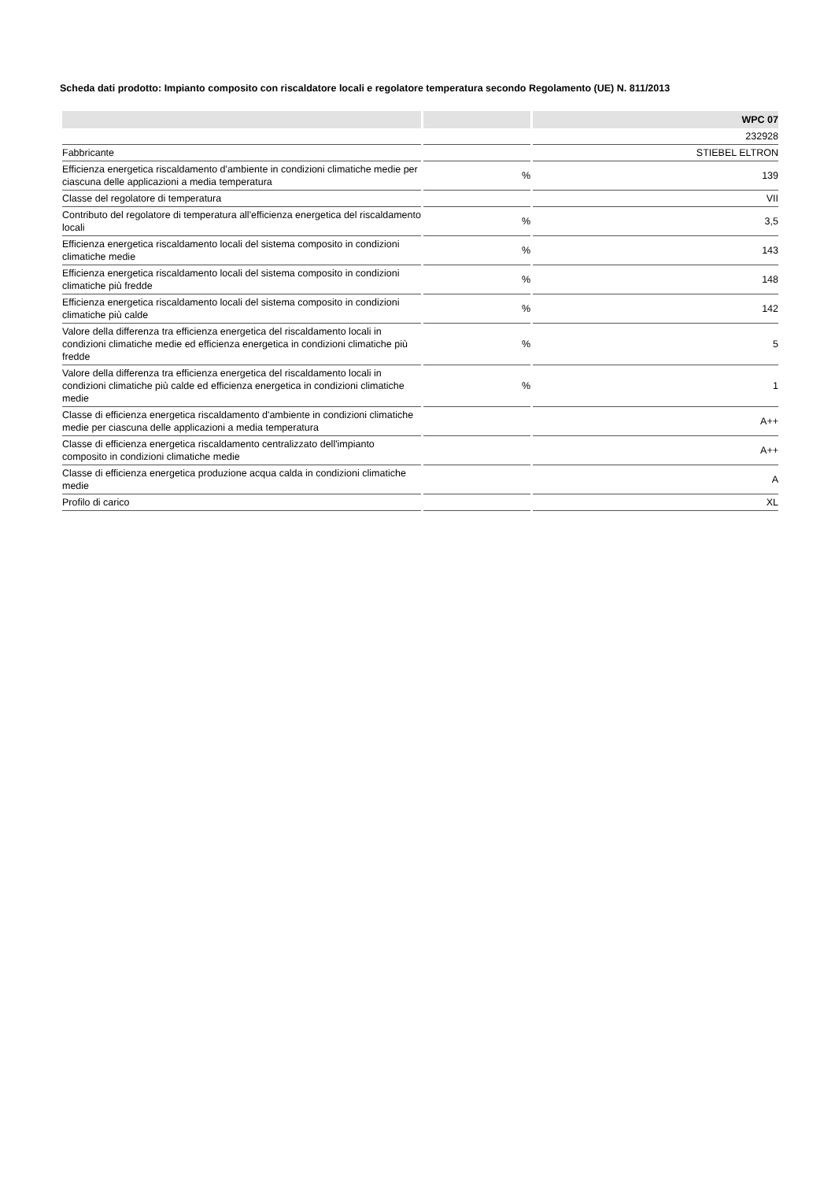Scheda dati prodotto: Impianto composito con riscaldatore locali e regolatore temperatura secondo Regolamento (UE) N. 811/2013
| | | WPC 07 |
| --- | --- | --- |
| | | 232928 |
| Fabbricante | | STIEBEL ELTRON |
| Efficienza energetica riscaldamento d'ambiente in condizioni climatiche medie per ciascuna delle applicazioni a media temperatura | % | 139 |
| Classe del regolatore di temperatura | | VII |
| Contributo del regolatore di temperatura all'efficienza energetica del riscaldamento locali | % | 3,5 |
| Efficienza energetica riscaldamento locali del sistema composito in condizioni climatiche medie | % | 143 |
| Efficienza energetica riscaldamento locali del sistema composito in condizioni climatiche più fredde | % | 148 |
| Efficienza energetica riscaldamento locali del sistema composito in condizioni climatiche più calde | % | 142 |
| Valore della differenza tra efficienza energetica del riscaldamento locali in condizioni climatiche medie ed efficienza energetica in condizioni climatiche più fredde | % | 5 |
| Valore della differenza tra efficienza energetica del riscaldamento locali in condizioni climatiche più calde ed efficienza energetica in condizioni climatiche medie | % | 1 |
| Classe di efficienza energetica riscaldamento d'ambiente in condizioni climatiche medie per ciascuna delle applicazioni a media temperatura | | A++ |
| Classe di efficienza energetica riscaldamento centralizzato dell'impianto composito in condizioni climatiche medie | | A++ |
| Classe di efficienza energetica produzione acqua calda in condizioni climatiche medie | | A |
| Profilo di carico | | XL |